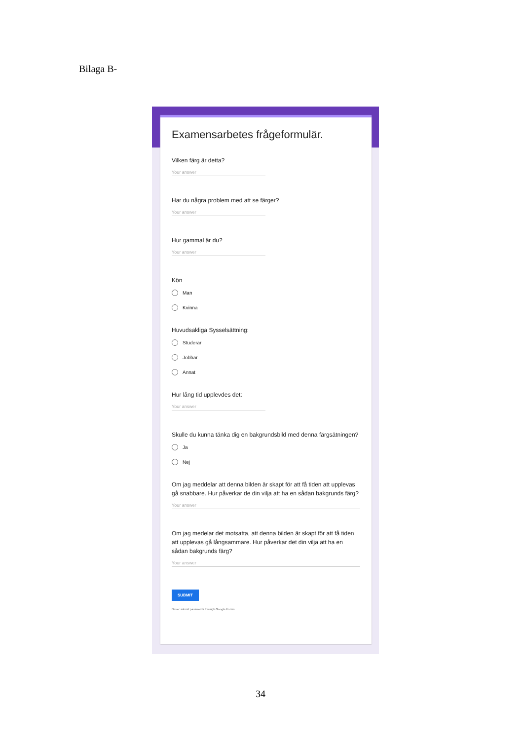Bilaga B-
Examensarbetes frågeformulär.
Vilken färg är detta?
Your answer
Har du några problem med att se färger?
Your answer
Hur gammal är du?
Your answer
Kön
Man
Kvinna
Huvudsakliga Sysselsättning:
Studerar
Jobbar
Annat
Hur lång tid upplevdes det:
Your answer
Skulle du kunna tänka dig en bakgrundsbild med denna färgsätningen?
Ja
Nej
Om jag meddelar att denna bilden är skapt för att få tiden att upplevas gå snabbare. Hur påverkar de din vilja att ha en sådan bakgrunds färg?
Your answer
Om jag medelar det motsatta, att denna bilden är skapt för att få tiden att upplevas gå långsammare. Hur påverkar det din vilja att ha en sådan bakgrunds färg?
Your answer
SUBMIT
Never submit passwords through Google Forms.
34